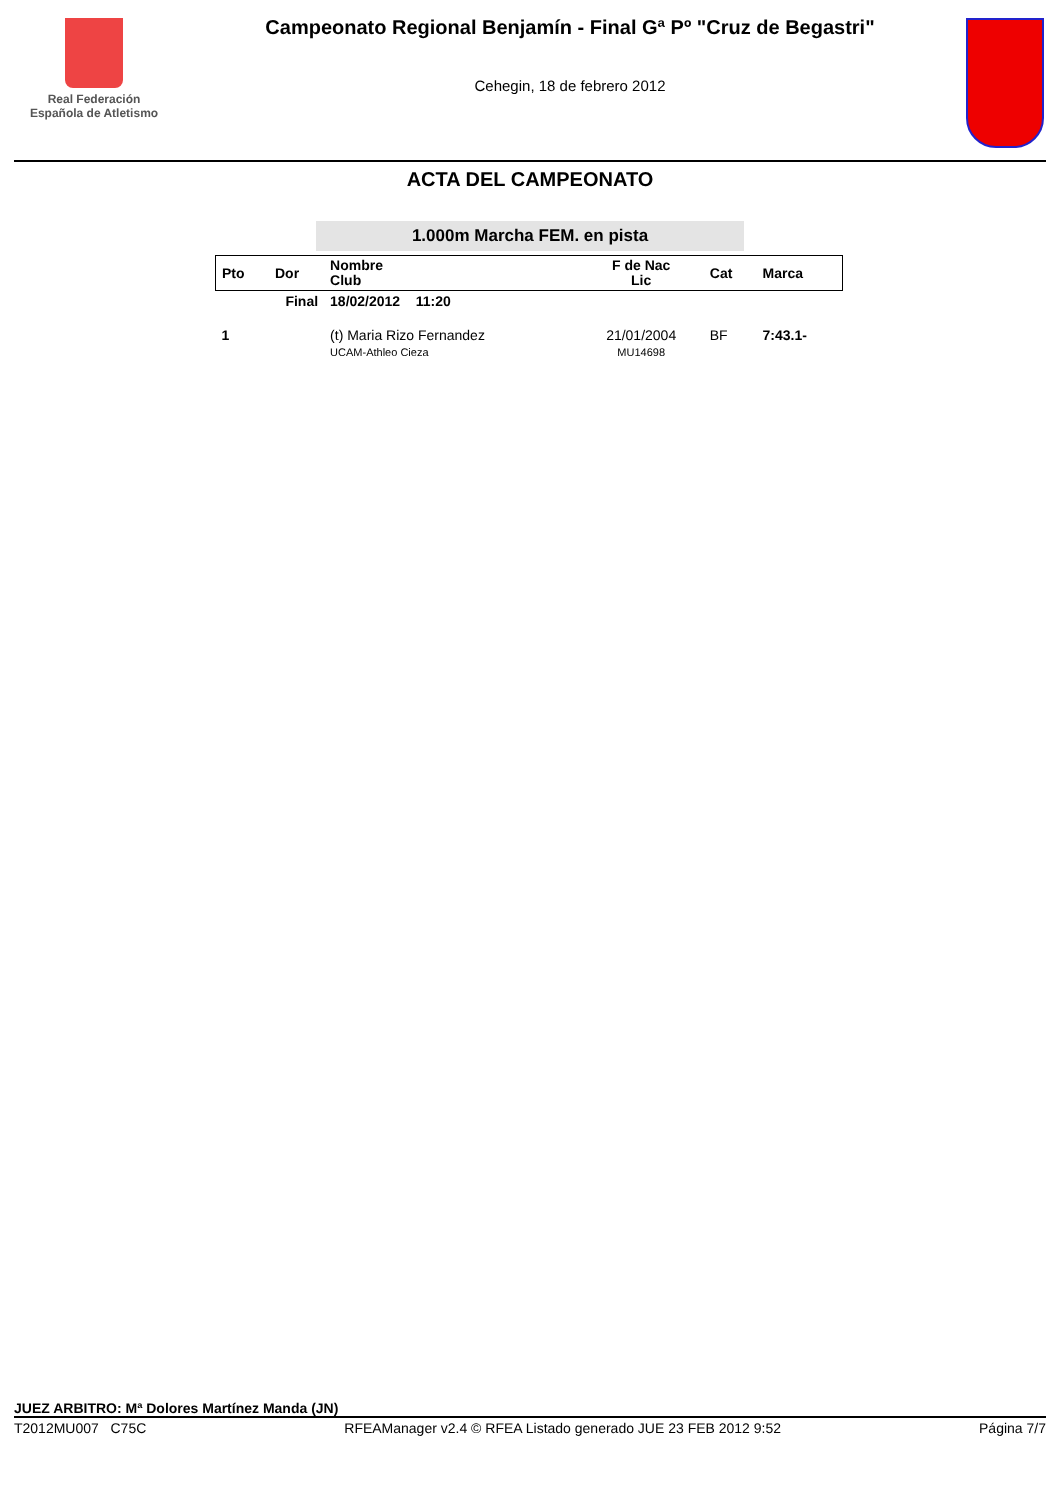Real Federación
Española de Atletismo
Campeonato Regional Benjamín - Final Gª Pº "Cruz de Begastri"
Cehegin, 18 de febrero 2012
ACTA DEL CAMPEONATO
1.000m Marcha FEM. en pista
| Pto | Dor | Nombre Club | F de Nac Lic | Cat | Marca |
| --- | --- | --- | --- | --- | --- |
| Final | | 18/02/2012 11:20 | | | |
| 1 | | (t) Maria Rizo Fernandez UCAM-Athleo Cieza | 21/01/2004 MU14698 | BF | 7:43.1- |
JUEZ ARBITRO: Mª Dolores Martínez Manda (JN)
T2012MU007 C75C RFEAManager v2.4 © RFEA Listado generado JUE 23 FEB 2012 9:52 Página 7/7